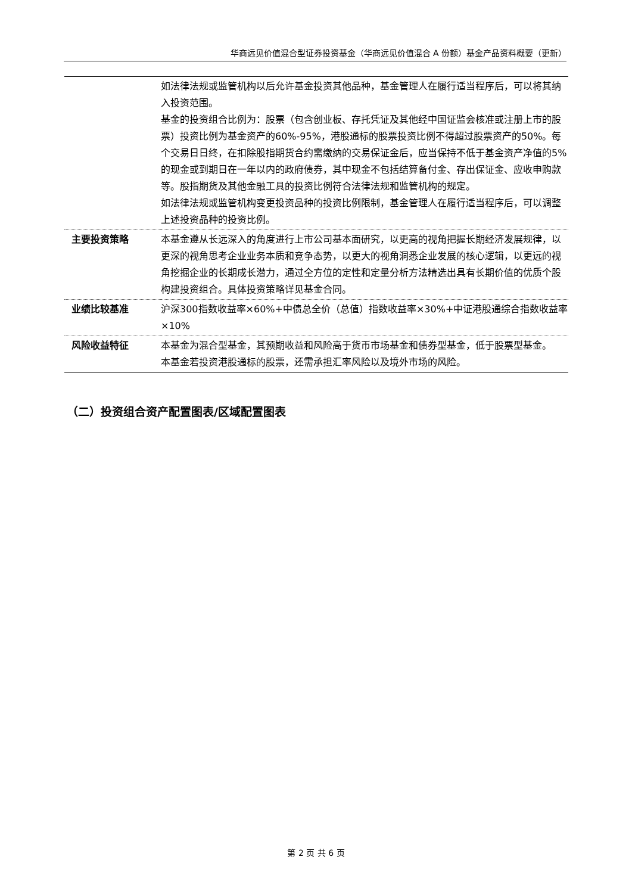华商远见价值混合型证券投资基金（华商远见价值混合 A 份额）基金产品资料概要（更新）
| | 如法律法规或监管机构以后允许基金投资其他品种，基金管理人在履行适当程序后，可以将其纳入投资范围。 基金的投资组合比例为：股票（包含创业板、存托凭证及其他经中国证监会核准或注册上市的股票）投资比例为基金资产的60%-95%，港股通标的股票投资比例不得超过股票资产的50%。每个交易日日终，在扣除股指期货合约需缴纳的交易保证金后，应当保持不低于基金资产净值的5%的现金或到期日在一年以内的政府债券，其中现金不包括结算备付金、存出保证金、应收申购款等。股指期货及其他金融工具的投资比例符合法律法规和监管机构的规定。 如法律法规或监管机构变更投资品种的投资比例限制，基金管理人在履行适当程序后，可以调整上述投资品种的投资比例。 |
| 主要投资策略 | 本基金遵从长远深入的角度进行上市公司基本面研究，以更高的视角把握长期经济发展规律，以更深的视角思考企业业务本质和竞争态势，以更大的视角洞悉企业发展的核心逻辑，以更远的视角挖掘企业的长期成长潜力，通过全方位的定性和定量分析方法精选出具有长期价值的优质个股构建投资组合。具体投资策略详见基金合同。 |
| 业绩比较基准 | 沪深300指数收益率×60%+中债总全价（总值）指数收益率×30%+中证港股通综合指数收益率×10% |
| 风险收益特征 | 本基金为混合型基金，其预期收益和风险高于货币市场基金和债券型基金，低于股票型基金。 本基金若投资港股通标的股票，还需承担汇率风险以及境外市场的风险。 |
（二）投资组合资产配置图表/区域配置图表
第 2 页 共 6 页